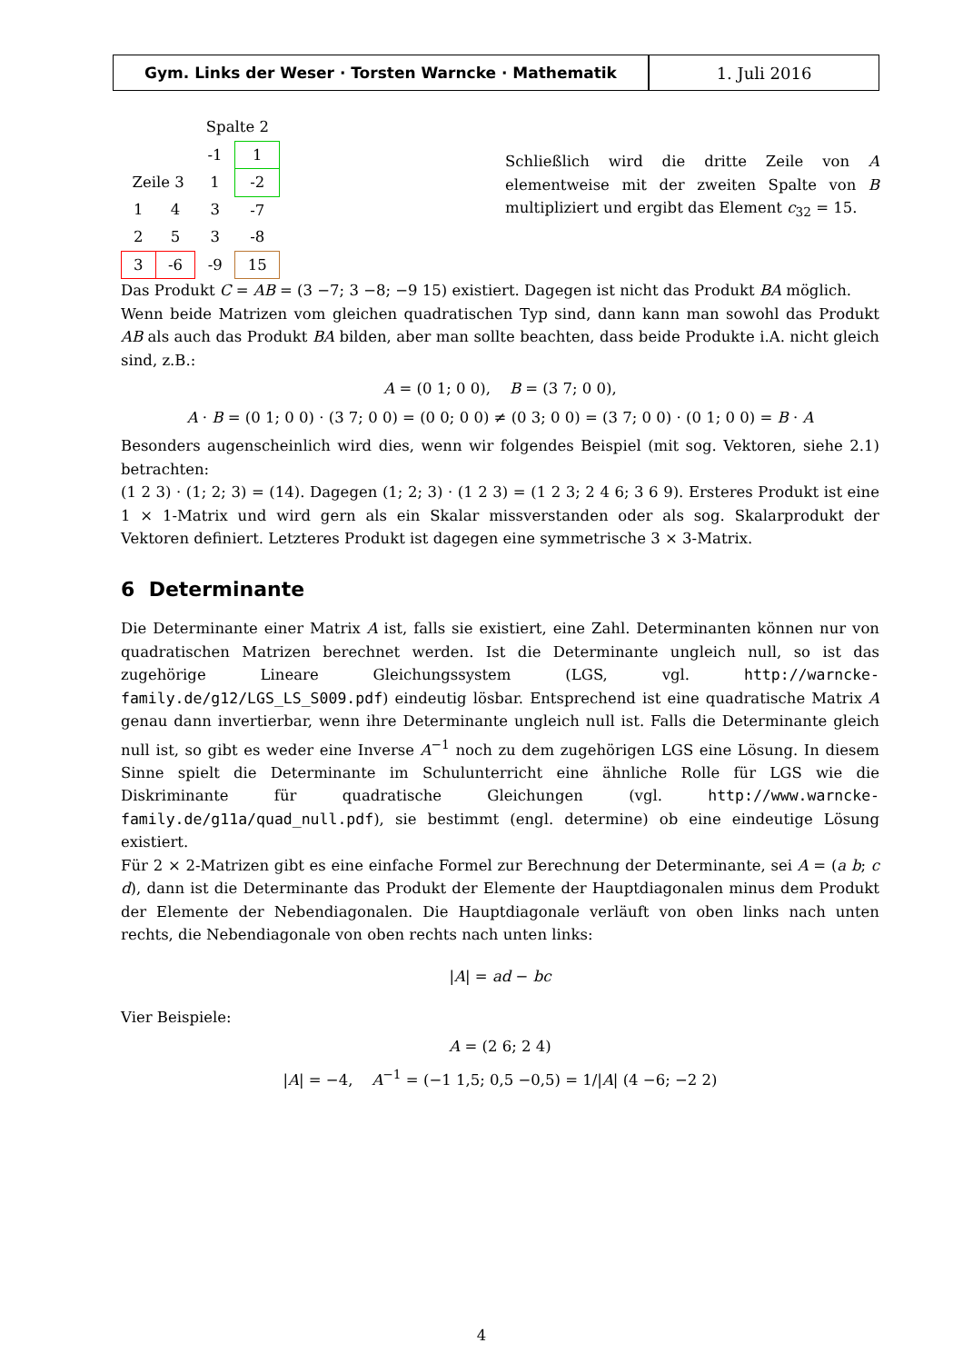Gym. Links der Weser · Torsten Warncke · Mathematik 1. Juli 2016
| | | Spalte 2 | |
| | | -1 | 1 |
| Zeile 3 | | 1 | -2 |
| 1 | 4 | 3 | -7 |
| 2 | 5 | 3 | -8 |
| 3 | -6 | -9 | 15 |
Schließlich wird die dritte Zeile von A elementweise mit der zweiten Spalte von B multipliziert und ergibt das Element c<sub>32</sub> = 15.
Das Produkt C = AB = (3 −7; 3 −8; −9 15) existiert. Dagegen ist nicht das Produkt BA möglich.
Wenn beide Matrizen vom gleichen quadratischen Typ sind, dann kann man sowohl das Produkt AB als auch das Produkt BA bilden, aber man sollte beachten, dass beide Produkte i.A. nicht gleich sind, z.B.:
A = (0 1; 0 0), B = (3 7; 0 0),
A · B = (0 1; 0 0) · (3 7; 0 0) = (0 0; 0 0) ≠ (0 3; 0 0) = (3 7; 0 0) · (0 1; 0 0) = B · A
Besonders augenscheinlich wird dies, wenn wir folgendes Beispiel (mit sog. Vektoren, siehe 2.1) betrachten:
(1 2 3) · (1; 2; 3) = (14). Dagegen (1; 2; 3) · (1 2 3) = (1 2 3; 2 4 6; 3 6 9). Ersteres Produkt ist eine 1 × 1-Matrix und wird gern als ein Skalar missverstanden oder als sog. Skalarprodukt der Vektoren definiert. Letzteres Produkt ist dagegen eine symmetrische 3 × 3-Matrix.
6 Determinante
Die Determinante einer Matrix A ist, falls sie existiert, eine Zahl. Determinanten können nur von quadratischen Matrizen berechnet werden. Ist die Determinante ungleich null, so ist das zugehörige Lineare Gleichungssystem (LGS, vgl. http://warncke-family.de/g12/LGS_LS_S009.pdf) eindeutig lösbar. Entsprechend ist eine quadratische Matrix A genau dann invertierbar, wenn ihre Determinante ungleich null ist. Falls die Determinante gleich null ist, so gibt es weder eine Inverse A<sup>−1</sup> noch zu dem zugehörigen LGS eine Lösung. In diesem Sinne spielt die Determinante im Schulunterricht eine ähnliche Rolle für LGS wie die Diskriminante für quadratische Gleichungen (vgl. http://www.warncke-family.de/g11a/quad_null.pdf), sie bestimmt (engl. determine) ob eine eindeutige Lösung existiert.
Für 2 × 2-Matrizen gibt es eine einfache Formel zur Berechnung der Determinante, sei A = (a b; c d), dann ist die Determinante das Produkt der Elemente der Hauptdiagonalen minus dem Produkt der Elemente der Nebendiagonalen. Die Hauptdiagonale verläuft von oben links nach unten rechts, die Nebendiagonale von oben rechts nach unten links:
|A| = ad − bc
Vier Beispiele:
A = (2 6; 2 4)
|A| = −4, A<sup>−1</sup> = (−1 1,5; 0,5 −0,5) = 1/|A| (4 −6; −2 2)
4